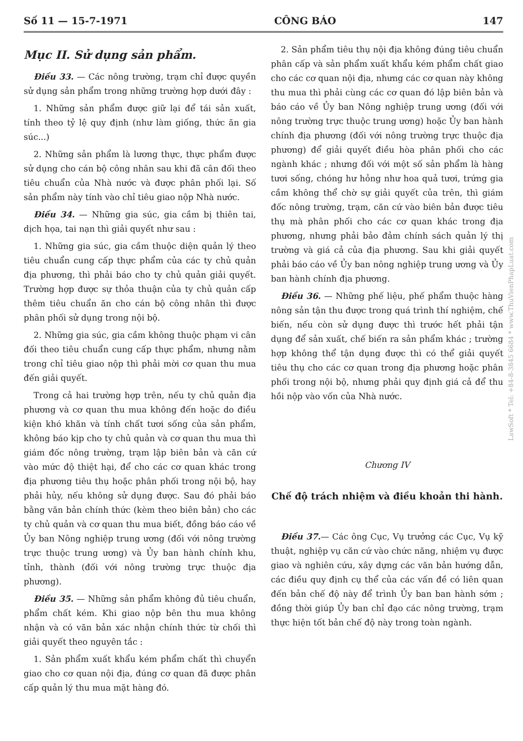Số 11 — 15-7-1971 CÔNG BÁO 147
Mục II. Sử dụng sản phẩm.
Điều 33. — Các nông trường, trạm chỉ được quyền sử dụng sản phẩm trong những trường hợp dưới đây :
1. Những sản phẩm được giữ lại để tái sản xuất, tính theo tỷ lệ quy định (như làm giống, thức ăn gia súc...)
2. Những sản phẩm là lương thực, thực phẩm được sử dụng cho cán bộ công nhân sau khi đã cân đối theo tiêu chuẩn của Nhà nước và được phân phối lại. Số sản phẩm này tính vào chỉ tiêu giao nộp Nhà nước.
Điều 34. — Những gia súc, gia cầm bị thiên tai, dịch họa, tai nạn thì giải quyết như sau :
1. Những gia súc, gia cầm thuộc diện quản lý theo tiêu chuẩn cung cấp thực phẩm của các ty chủ quản địa phương, thì phải báo cho ty chủ quản giải quyết. Trường hợp được sự thỏa thuận của ty chủ quản cấp thêm tiêu chuẩn ăn cho cán bộ công nhân thì được phân phối sử dụng trong nội bộ.
2. Những gia súc, gia cầm không thuộc phạm vi cân đối theo tiêu chuẩn cung cấp thực phẩm, nhưng nằm trong chỉ tiêu giao nộp thì phải mời cơ quan thu mua đến giải quyết.
Trong cả hai trường hợp trên, nếu ty chủ quản địa phương và cơ quan thu mua không đến hoặc do điều kiện khó khăn và tính chất tươi sống của sản phẩm, không báo kịp cho ty chủ quản và cơ quan thu mua thì giám đốc nông trường, trạm lập biên bản và căn cứ vào mức độ thiệt hại, để cho các cơ quan khác trong địa phương tiêu thụ hoặc phân phối trong nội bộ, hay phải hủy, nếu không sử dụng được. Sau đó phải báo bằng văn bản chính thức (kèm theo biên bản) cho các ty chủ quản và cơ quan thu mua biết, đồng báo cáo về Ủy ban Nông nghiệp trung ương (đối với nông trường trực thuộc trung ương) và Ủy ban hành chính khu, tỉnh, thành (đối với nông trường trực thuộc địa phương).
Điều 35. — Những sản phẩm không đủ tiêu chuẩn, phẩm chất kém. Khi giao nộp bên thu mua không nhận và có văn bản xác nhận chính thức từ chối thì giải quyết theo nguyên tắc :
1. Sản phẩm xuất khẩu kém phẩm chất thì chuyển giao cho cơ quan nội địa, đúng cơ quan đã được phân cấp quản lý thu mua mặt hàng đó.
2. Sản phẩm tiêu thụ nội địa không đúng tiêu chuẩn phân cấp và sản phẩm xuất khẩu kém phẩm chất giao cho các cơ quan nội địa, nhưng các cơ quan này không thu mua thì phải cùng các cơ quan đó lập biên bản và báo cáo về Ủy ban Nông nghiệp trung ương (đối với nông trường trực thuộc trung ương) hoặc Ủy ban hành chính địa phương (đối với nông trường trực thuộc địa phương) để giải quyết điều hòa phân phối cho các ngành khác ; nhưng đối với một số sản phẩm là hàng tươi sống, chóng hư hỏng như hoa quả tươi, trứng gia cầm không thể chờ sự giải quyết của trên, thì giám đốc nông trường, trạm, căn cứ vào biên bản được tiêu thụ mà phân phối cho các cơ quan khác trong địa phương, nhưng phải bảo đảm chính sách quản lý thị trường và giá cả của địa phương. Sau khi giải quyết phải báo cáo về Ủy ban nông nghiệp trung ương và Ủy ban hành chính địa phương.
Điều 36. — Những phế liệu, phế phẩm thuộc hàng nông sản tận thu được trong quá trình thí nghiệm, chế biến, nếu còn sử dụng được thì trước hết phải tận dụng để sản xuất, chế biến ra sản phẩm khác ; trường hợp không thể tận dụng được thì có thể giải quyết tiêu thụ cho các cơ quan trong địa phương hoặc phân phối trong nội bộ, nhưng phải quy định giá cả để thu hồi nộp vào vốn của Nhà nước.
Chương IV
Chế độ trách nhiệm và điều khoản thi hành.
Điều 37.— Các ông Cục, Vụ trưởng các Cục, Vụ kỹ thuật, nghiệp vụ căn cứ vào chức năng, nhiệm vụ được giao và nghiên cứu, xây dựng các văn bản hướng dẫn, các điều quy định cụ thể của các vấn đề có liên quan đến bản chế độ này để trình Ủy ban ban hành sớm ; đồng thời giúp Ủy ban chỉ đạo các nông trường, trạm thực hiện tốt bản chế độ này trong toàn ngành.
LawSoft * Tel: +84-8-3845 6684 * www.ThuVienPhapLuat.com